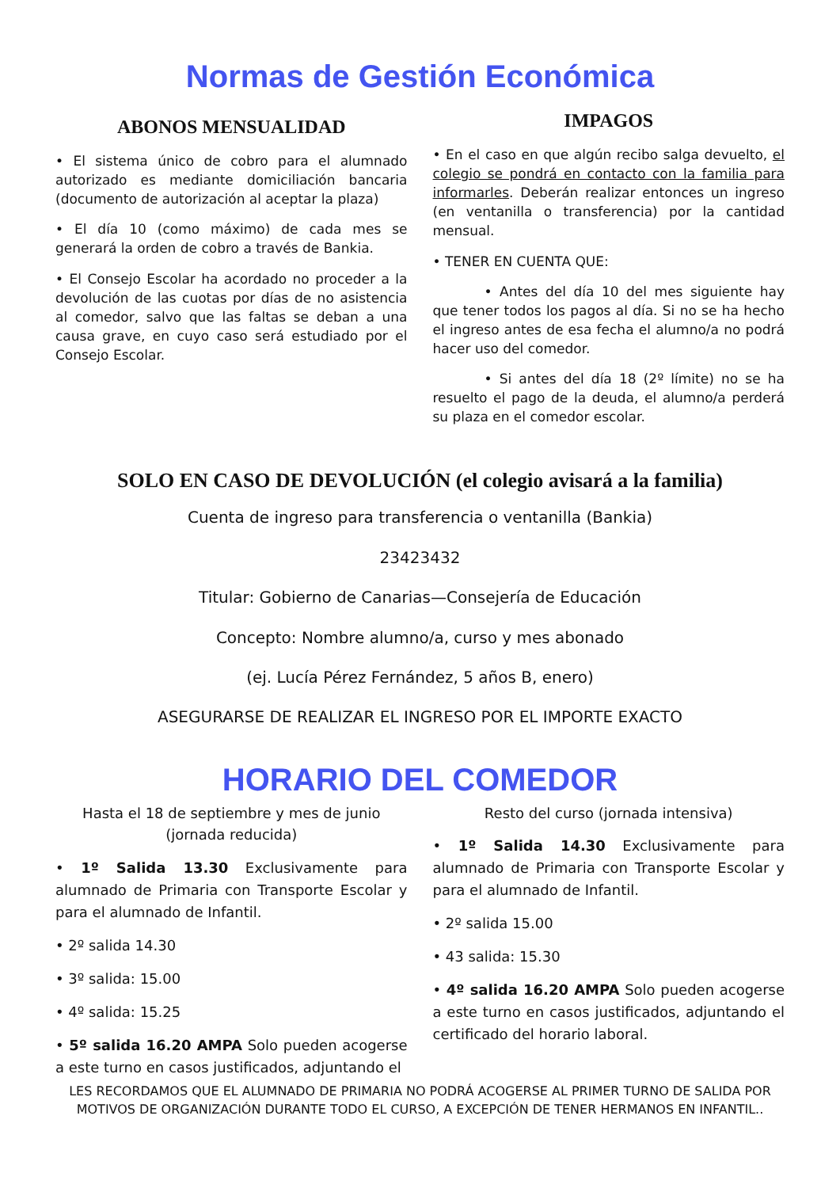Normas de Gestión Económica
ABONOS MENSUALIDAD
• El sistema único de cobro para el alumnado autorizado es mediante domiciliación bancaria (documento de autorización al aceptar la plaza)
• El día 10 (como máximo) de cada mes se generará la orden de cobro a través de Bankia.
• El Consejo Escolar ha acordado no proceder a la devolución de las cuotas por días de no asistencia al comedor, salvo que las faltas se deban a una causa grave, en cuyo caso será estudiado por el Consejo Escolar.
IMPAGOS
• En el caso en que algún recibo salga devuelto, el colegio se pondrá en contacto con la familia para informarles. Deberán realizar entonces un ingreso (en ventanilla o transferencia) por la cantidad mensual.
• TENER EN CUENTA QUE:
• Antes del día 10 del mes siguiente hay que tener todos los pagos al día. Si no se ha hecho el ingreso antes de esa fecha el alumno/a no podrá hacer uso del comedor.
• Si antes del día 18 (2º límite) no se ha resuelto el pago de la deuda, el alumno/a perderá su plaza en el comedor escolar.
SOLO EN CASO DE DEVOLUCIÓN (el colegio avisará a la familia)
Cuenta de ingreso para transferencia o ventanilla (Bankia)
23423432
Titular: Gobierno de Canarias—Consejería de Educación
Concepto: Nombre alumno/a, curso y mes abonado
(ej. Lucía Pérez Fernández, 5 años B, enero)
ASEGURARSE DE REALIZAR EL INGRESO POR EL IMPORTE EXACTO
HORARIO DEL COMEDOR
Hasta el 18 de septiembre y mes de junio
(jornada reducida)
• 1º Salida 13.30 Exclusivamente para alumnado de Primaria con Transporte Escolar y para el alumnado de Infantil.
• 2º salida 14.30
• 3º salida: 15.00
• 4º salida: 15.25
• 5º salida 16.20 AMPA Solo pueden acogerse a este turno en casos justificados, adjuntando el
Resto del curso (jornada intensiva)
• 1º Salida 14.30 Exclusivamente para alumnado de Primaria con Transporte Escolar y para el alumnado de Infantil.
• 2º salida 15.00
• 43 salida: 15.30
• 4º salida 16.20 AMPA Solo pueden acogerse a este turno en casos justificados, adjuntando el certificado del horario laboral.
LES RECORDAMOS QUE EL ALUMNADO DE PRIMARIA NO PODRÁ ACOGERSE AL PRIMER TURNO DE SALIDA POR MOTIVOS DE ORGANIZACIÓN DURANTE TODO EL CURSO, A EXCEPCIÓN DE TENER HERMANOS EN INFANTIL..